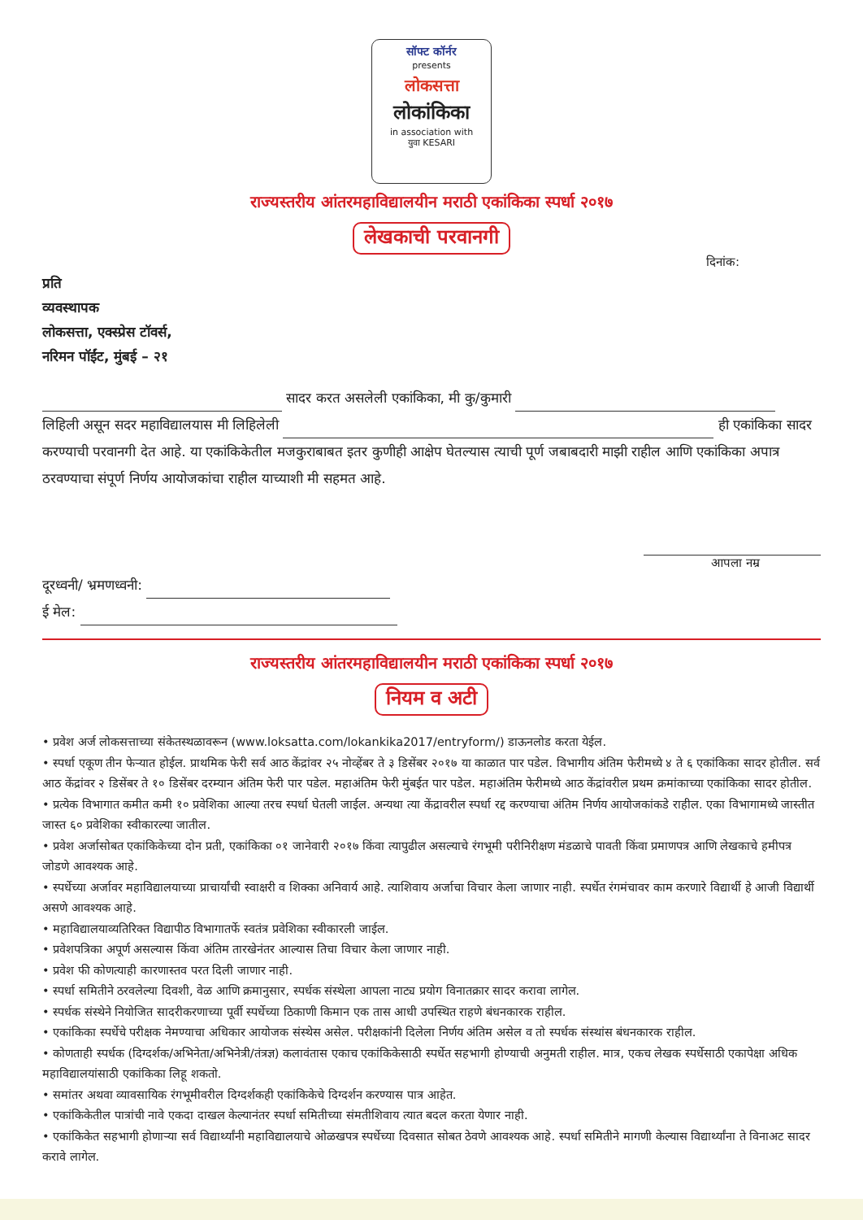सॉफ्ट कॉर्नर
presents
लोकसत्ता
लोकांकिका
in association with
युवा KESARI
राज्यस्तरीय आंतरमहाविद्यालयीन मराठी एकांकिका स्पर्धा २०१७
लेखकाची परवानगी
दिनांक:
प्रति
व्यवस्थापक
लोकसत्ता, एक्स्प्रेस टॉवर्स,
नरिमन पॉईंट, मुंबई – २१
सादर करत असलेली एकांकिका, मी कु/कुमारी
लिहिली असून सदर महाविद्यालयास मी लिहिलेली ही एकांकिका सादर करण्याची परवानगी देत आहे. या एकांकिकेतील मजकुराबाबत इतर कुणीही आक्षेप घेतल्यास त्याची पूर्ण जबाबदारी माझी राहील आणि एकांकिका अपात्र ठरवण्याचा संपूर्ण निर्णय आयोजकांचा राहील याच्याशी मी सहमत आहे.
आपला नम्र
दूरध्वनी/ भ्रमणध्वनी:
ई मेल:
राज्यस्तरीय आंतरमहाविद्यालयीन मराठी एकांकिका स्पर्धा २०१७
नियम व अटी
• प्रवेश अर्ज लोकसत्ताच्या संकेतस्थळावरून (www.loksatta.com/lokankika2017/entryform/) डाऊनलोड करता येईल.
• स्पर्धा एकूण तीन फेऱ्यात होईल. प्राथमिक फेरी सर्व आठ केंद्रांवर २५ नोव्हेंबर ते ३ डिसेंबर २०१७ या काळात पार पडेल. विभागीय अंतिम फेरीमध्ये ४ ते ६ एकांकिका सादर होतील. सर्व आठ केंद्रांवर २ डिसेंबर ते १० डिसेंबर दरम्यान अंतिम फेरी पार पडेल. महाअंतिम फेरी मुंबईत पार पडेल. महाअंतिम फेरीमध्ये आठ केंद्रांवरील प्रथम क्रमांकाच्या एकांकिका सादर होतील.
• प्रत्येक विभागात कमीत कमी १० प्रवेशिका आल्या तरच स्पर्धा घेतली जाईल. अन्यथा त्या केंद्रावरील स्पर्धा रद्द करण्याचा अंतिम निर्णय आयोजकांकडे राहील. एका विभागामध्ये जास्तीत जास्त ६० प्रवेशिका स्वीकारल्या जातील.
• प्रवेश अर्जासोबत एकांकिकेच्या दोन प्रती, एकांकिका ०१ जानेवारी २०१७ किंवा त्यापुढील असल्याचे रंगभूमी परीनिरीक्षण मंडळाचे पावती किंवा प्रमाणपत्र आणि लेखकाचे हमीपत्र जोडणे आवश्यक आहे.
• स्पर्धेच्या अर्जावर महाविद्यालयाच्या प्राचार्यांची स्वाक्षरी व शिक्का अनिवार्य आहे. त्याशिवाय अर्जाचा विचार केला जाणार नाही. स्पर्धेत रंगमंचावर काम करणारे विद्यार्थी हे आजी विद्यार्थी असणे आवश्यक आहे.
• महाविद्यालयाव्यतिरिक्त विद्यापीठ विभागातर्फे स्वतंत्र प्रवेशिका स्वीकारली जाईल.
• प्रवेशपत्रिका अपूर्ण असल्यास किंवा अंतिम तारखेनंतर आल्यास तिचा विचार केला जाणार नाही.
• प्रवेश फी कोणत्याही कारणास्तव परत दिली जाणार नाही.
• स्पर्धा समितीने ठरवलेल्या दिवशी, वेळ आणि क्रमानुसार, स्पर्धक संस्थेला आपला नाट्य प्रयोग विनातक्रार सादर करावा लागेल.
• स्पर्धक संस्थेने नियोजित सादरीकरणाच्या पूर्वी स्पर्धेच्या ठिकाणी किमान एक तास आधी उपस्थित राहणे बंधनकारक राहील.
• एकांकिका स्पर्धेचे परीक्षक नेमण्याचा अधिकार आयोजक संस्थेस असेल. परीक्षकांनी दिलेला निर्णय अंतिम असेल व तो स्पर्धक संस्थांस बंधनकारक राहील.
• कोणताही स्पर्धक (दिग्दर्शक/अभिनेता/अभिनेत्री/तंत्रज्ञ) कलावंतास एकाच एकांकिकेसाठी स्पर्धेत सहभागी होण्याची अनुमती राहील. मात्र, एकच लेखक स्पर्धेसाठी एकापेक्षा अधिक महाविद्यालयांसाठी एकांकिका लिहू शकतो.
• समांतर अथवा व्यावसायिक रंगभूमीवरील दिग्दर्शकही एकांकिकेचे दिग्दर्शन करण्यास पात्र आहेत.
• एकांकिकेतील पात्रांची नावे एकदा दाखल केल्यानंतर स्पर्धा समितीच्या संमतीशिवाय त्यात बदल करता येणार नाही.
• एकांकिकेत सहभागी होणाऱ्या सर्व विद्यार्थ्यांनी महाविद्यालयाचे ओळखपत्र स्पर्धेच्या दिवसात सोबत ठेवणे आवश्यक आहे. स्पर्धा समितीने मागणी केल्यास विद्यार्थ्यांना ते विनाअट सादर करावे लागेल.